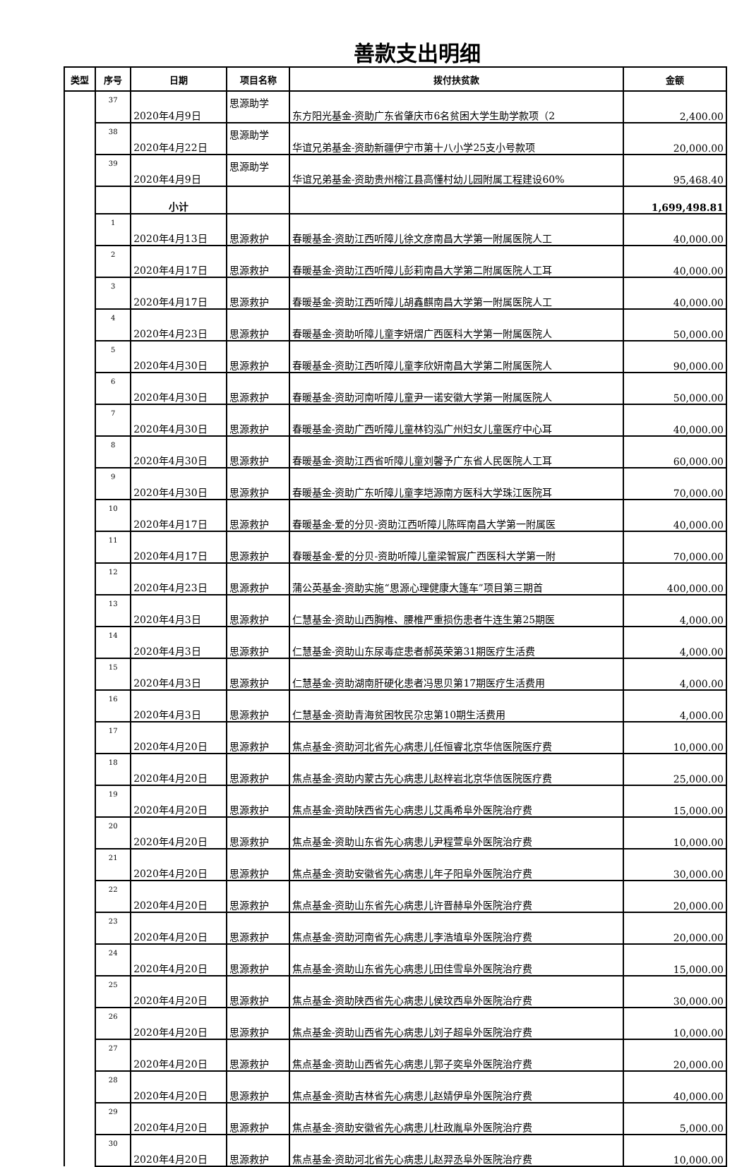善款支出明细
| 类型 | 序号 | 日期 | 项目名称 | 拨付扶贫款 | 金额 |
| --- | --- | --- | --- | --- | --- |
| | 37 | 2020年4月9日 | 思源助学 | 东方阳光基金-资助广东省肇庆市6名贫困大学生助学款项（2 | 2,400.00 |
| | 38 | 2020年4月22日 | 思源助学 | 华谊兄弟基金-资助新疆伊宁市第十八小学25支小号款项 | 20,000.00 |
| | 39 | 2020年4月9日 | 思源助学 | 华谊兄弟基金-资助贵州榕江县高懂村幼儿园附属工程建设60% | 95,468.40 |
| | | 小计 | | | 1,699,498.81 |
| | 1 | 2020年4月13日 | 思源救护 | 春暖基金-资助江西听障儿徐文彦南昌大学第一附属医院人工 | 40,000.00 |
| | 2 | 2020年4月17日 | 思源救护 | 春暖基金-资助江西听障儿彭莉南昌大学第二附属医院人工耳 | 40,000.00 |
| | 3 | 2020年4月17日 | 思源救护 | 春暖基金-资助江西听障儿胡鑫麒南昌大学第一附属医院人工 | 40,000.00 |
| | 4 | 2020年4月23日 | 思源救护 | 春暖基金-资助听障儿童李妍熠广西医科大学第一附属医院人 | 50,000.00 |
| | 5 | 2020年4月30日 | 思源救护 | 春暖基金-资助江西听障儿童李欣妍南昌大学第二附属医院人 | 90,000.00 |
| | 6 | 2020年4月30日 | 思源救护 | 春暖基金-资助河南听障儿童尹一诺安徽大学第一附属医院人 | 50,000.00 |
| | 7 | 2020年4月30日 | 思源救护 | 春暖基金-资助广西听障儿童林钧泓广州妇女儿童医疗中心耳 | 40,000.00 |
| | 8 | 2020年4月30日 | 思源救护 | 春暖基金-资助江西省听障儿童刘馨予广东省人民医院人工耳 | 60,000.00 |
| | 9 | 2020年4月30日 | 思源救护 | 春暖基金-资助广东听障儿童李垲源南方医科大学珠江医院耳 | 70,000.00 |
| | 10 | 2020年4月17日 | 思源救护 | 春暖基金-爱的分贝-资助江西听障儿陈晖南昌大学第一附属医 | 40,000.00 |
| | 11 | 2020年4月17日 | 思源救护 | 春暖基金-爱的分贝-资助听障儿童梁智宸广西医科大学第一附 | 70,000.00 |
| | 12 | 2020年4月23日 | 思源救护 | 蒲公英基金-资助实施“思源心理健康大篷车”项目第三期首 | 400,000.00 |
| | 13 | 2020年4月3日 | 思源救护 | 仁慧基金-资助山西胸椎、腰椎严重损伤患者牛连生第25期医 | 4,000.00 |
| | 14 | 2020年4月3日 | 思源救护 | 仁慧基金-资助山东尿毒症患者郝英荣第31期医疗生活费 | 4,000.00 |
| | 15 | 2020年4月3日 | 思源救护 | 仁慧基金-资助湖南肝硬化患者冯思贝第17期医疗生活费用 | 4,000.00 |
| | 16 | 2020年4月3日 | 思源救护 | 仁慧基金-资助青海贫困牧民尕忠第10期生活费用 | 4,000.00 |
| | 17 | 2020年4月20日 | 思源救护 | 焦点基金-资助河北省先心病患儿任恒睿北京华信医院医疗费 | 10,000.00 |
| | 18 | 2020年4月20日 | 思源救护 | 焦点基金-资助内蒙古先心病患儿赵梓岩北京华信医院医疗费 | 25,000.00 |
| | 19 | 2020年4月20日 | 思源救护 | 焦点基金-资助陕西省先心病患儿艾禹希阜外医院治疗费 | 15,000.00 |
| | 20 | 2020年4月20日 | 思源救护 | 焦点基金-资助山东省先心病患儿尹程萱阜外医院治疗费 | 10,000.00 |
| | 21 | 2020年4月20日 | 思源救护 | 焦点基金-资助安徽省先心病患儿年子阳阜外医院治疗费 | 30,000.00 |
| | 22 | 2020年4月20日 | 思源救护 | 焦点基金-资助山东省先心病患儿许晋赫阜外医院治疗费 | 20,000.00 |
| | 23 | 2020年4月20日 | 思源救护 | 焦点基金-资助河南省先心病患儿李浩埴阜外医院治疗费 | 20,000.00 |
| | 24 | 2020年4月20日 | 思源救护 | 焦点基金-资助山东省先心病患儿田佳雪阜外医院治疗费 | 15,000.00 |
| | 25 | 2020年4月20日 | 思源救护 | 焦点基金-资助陕西省先心病患儿侯玟西阜外医院治疗费 | 30,000.00 |
| | 26 | 2020年4月20日 | 思源救护 | 焦点基金-资助山西省先心病患儿刘子超阜外医院治疗费 | 10,000.00 |
| | 27 | 2020年4月20日 | 思源救护 | 焦点基金-资助山西省先心病患儿郭子奕阜外医院治疗费 | 20,000.00 |
| | 28 | 2020年4月20日 | 思源救护 | 焦点基金-资助吉林省先心病患儿赵婧伊阜外医院治疗费 | 40,000.00 |
| | 29 | 2020年4月20日 | 思源救护 | 焦点基金-资助安徽省先心病患儿杜政胤阜外医院治疗费 | 5,000.00 |
| | 30 | 2020年4月20日 | 思源救护 | 焦点基金-资助河北省先心病患儿赵羿丞阜外医院治疗费 | 10,000.00 |